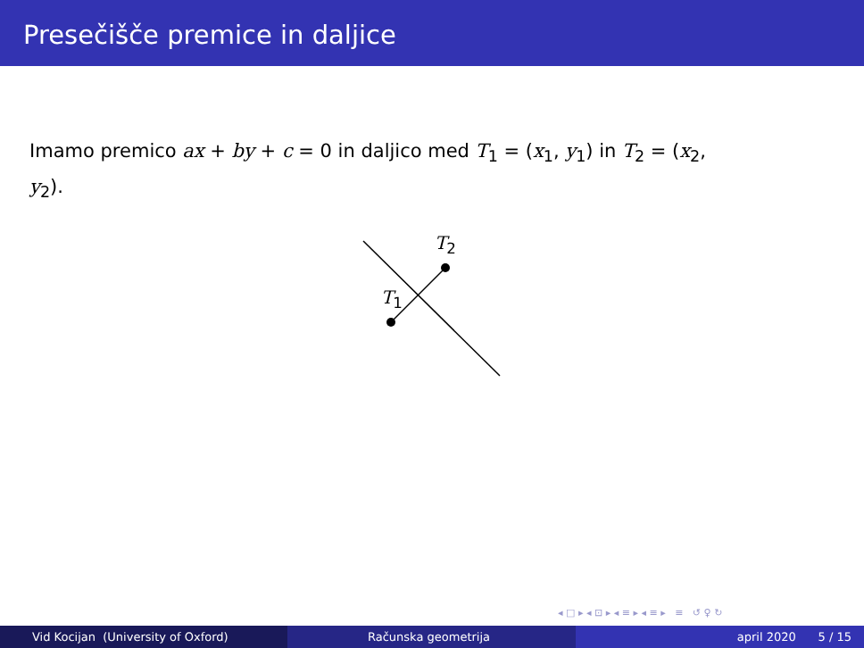Presečišče premice in daljice
Imamo premico ax + by + c = 0 in daljico med T<sub>1</sub> = (x<sub>1</sub>, y<sub>1</sub>) in T<sub>2</sub> = (x<sub>2</sub>, y<sub>2</sub>).
T<sub>2</sub>
T<sub>1</sub>
◂ □ ▸ ◂ ⊡ ▸ ◂ ≡ ▸ ◂ ≡ ▸ ≡ ↺ ♀ ↻
Vid Kocijan (University of Oxford) Računska geometrija april 2020 5 / 15